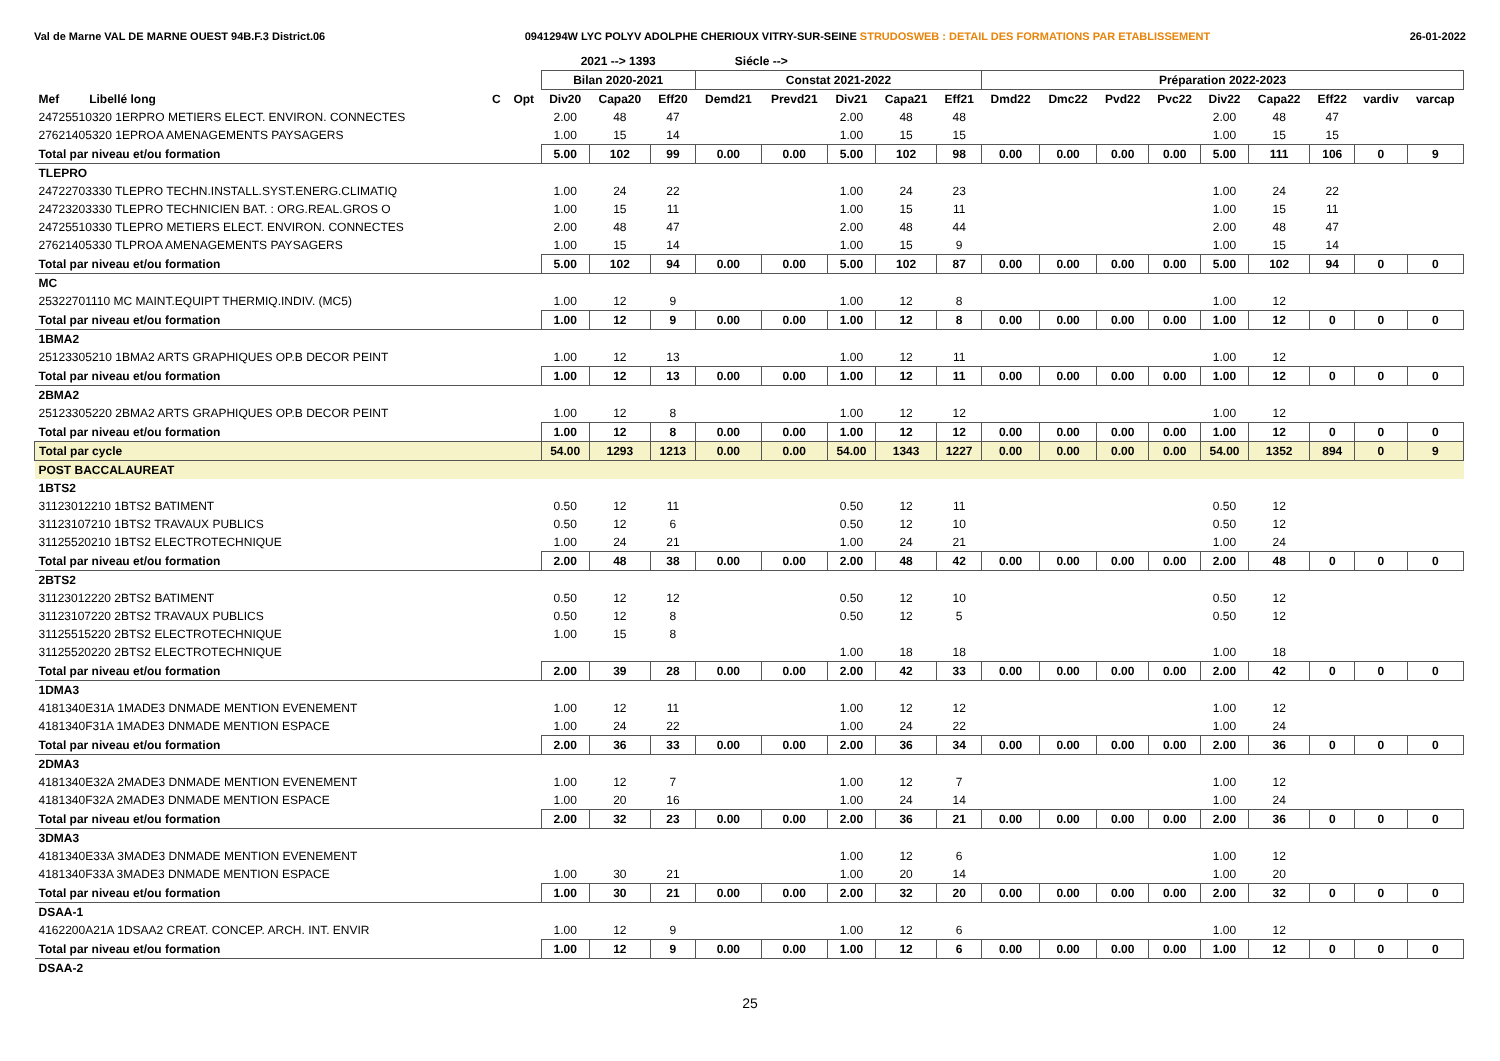Val de Marne VAL DE MARNE OUEST 94B.F.3 District.06 0941294W LYC POLYV ADOLPHE CHERIOUX VITRY-SUR-SEINE STRUDOSWEB : DETAIL DES FORMATIONS PAR ETABLISSEMENT 26-01-2022
| | | | 2021 --> 1393 | | | Siécle --> | | | | | | | | | | | | | |
| --- | --- | --- | --- | --- | --- | --- | --- | --- | --- | --- | --- | --- | --- | --- | --- | --- | --- | --- | --- |
| | | | Bilan 2020-2021 | | | Constat 2021-2022 | | | | | Préparation 2022-2023 | | | | | | | | |
| Mef Libellé long | C | Opt | Div20 | Capa20 | Eff20 | Demd21 | Prevd21 | Div21 | Capa21 | Eff21 | Dmd22 | Dmc22 | Pvd22 | Pvc22 | Div22 | Capa22 | Eff22 | vardiv | varcap |
| 24725510320 1ERPRO METIERS ELECT. ENVIRON. CONNECTES | | | 2.00 | 48 | 47 | | | 2.00 | 48 | 48 | | | | | 2.00 | 48 | 47 | | |
| 27621405320 1EPROA AMENAGEMENTS PAYSAGERS | | | 1.00 | 15 | 14 | | | 1.00 | 15 | 15 | | | | | 1.00 | 15 | 15 | | |
| Total par niveau et/ou formation | | | 5.00 | 102 | 99 | 0.00 | 0.00 | 5.00 | 102 | 98 | 0.00 | 0.00 | 0.00 | 0.00 | 5.00 | 111 | 106 | 0 | 9 |
| TLEPRO | | | | | | | | | | | | | | | | | | | |
| 24722703330 TLEPRO TECHN.INSTALL.SYST.ENERG.CLIMATIQ | | | 1.00 | 24 | 22 | | | 1.00 | 24 | 23 | | | | | 1.00 | 24 | 22 | | |
| 24723203330 TLEPRO TECHNICIEN BAT. : ORG.REAL.GROS O | | | 1.00 | 15 | 11 | | | 1.00 | 15 | 11 | | | | | 1.00 | 15 | 11 | | |
| 24725510330 TLEPRO METIERS ELECT. ENVIRON. CONNECTES | | | 2.00 | 48 | 47 | | | 2.00 | 48 | 44 | | | | | 2.00 | 48 | 47 | | |
| 27621405330 TLPROA AMENAGEMENTS PAYSAGERS | | | 1.00 | 15 | 14 | | | 1.00 | 15 | 9 | | | | | 1.00 | 15 | 14 | | |
| Total par niveau et/ou formation | | | 5.00 | 102 | 94 | 0.00 | 0.00 | 5.00 | 102 | 87 | 0.00 | 0.00 | 0.00 | 0.00 | 5.00 | 102 | 94 | 0 | 0 |
| MC | | | | | | | | | | | | | | | | | | | |
| 25322701110 MC MAINT.EQUIPT THERMIQ.INDIV. (MC5) | | | 1.00 | 12 | 9 | | | 1.00 | 12 | 8 | | | | | 1.00 | 12 | | | |
| Total par niveau et/ou formation | | | 1.00 | 12 | 9 | 0.00 | 0.00 | 1.00 | 12 | 8 | 0.00 | 0.00 | 0.00 | 0.00 | 1.00 | 12 | 0 | 0 | 0 |
| 1BMA2 | | | | | | | | | | | | | | | | | | | |
| 25123305210 1BMA2 ARTS GRAPHIQUES OP.B DECOR PEINT | | | 1.00 | 12 | 13 | | | 1.00 | 12 | 11 | | | | | 1.00 | 12 | | | |
| Total par niveau et/ou formation | | | 1.00 | 12 | 13 | 0.00 | 0.00 | 1.00 | 12 | 11 | 0.00 | 0.00 | 0.00 | 0.00 | 1.00 | 12 | 0 | 0 | 0 |
| 2BMA2 | | | | | | | | | | | | | | | | | | | |
| 25123305220 2BMA2 ARTS GRAPHIQUES OP.B DECOR PEINT | | | 1.00 | 12 | 8 | | | 1.00 | 12 | 12 | | | | | 1.00 | 12 | | | |
| Total par niveau et/ou formation | | | 1.00 | 12 | 8 | 0.00 | 0.00 | 1.00 | 12 | 12 | 0.00 | 0.00 | 0.00 | 0.00 | 1.00 | 12 | 0 | 0 | 0 |
| Total par cycle | | | 54.00 | 1293 | 1213 | 0.00 | 0.00 | 54.00 | 1343 | 1227 | 0.00 | 0.00 | 0.00 | 0.00 | 54.00 | 1352 | 894 | 0 | 9 |
| POST BACCALAUREAT | | | | | | | | | | | | | | | | | | | |
| 1BTS2 | | | | | | | | | | | | | | | | | | | |
| 31123012210 1BTS2 BATIMENT | | | 0.50 | 12 | 11 | | | 0.50 | 12 | 11 | | | | | 0.50 | 12 | | | |
| 31123107210 1BTS2 TRAVAUX PUBLICS | | | 0.50 | 12 | 6 | | | 0.50 | 12 | 10 | | | | | 0.50 | 12 | | | |
| 31125520210 1BTS2 ELECTROTECHNIQUE | | | 1.00 | 24 | 21 | | | 1.00 | 24 | 21 | | | | | 1.00 | 24 | | | |
| Total par niveau et/ou formation | | | 2.00 | 48 | 38 | 0.00 | 0.00 | 2.00 | 48 | 42 | 0.00 | 0.00 | 0.00 | 0.00 | 2.00 | 48 | 0 | 0 | 0 |
| 2BTS2 | | | | | | | | | | | | | | | | | | | |
| 31123012220 2BTS2 BATIMENT | | | 0.50 | 12 | 12 | | | 0.50 | 12 | 10 | | | | | 0.50 | 12 | | | |
| 31123107220 2BTS2 TRAVAUX PUBLICS | | | 0.50 | 12 | 8 | | | 0.50 | 12 | 5 | | | | | 0.50 | 12 | | | |
| 31125515220 2BTS2 ELECTROTECHNIQUE | | | 1.00 | 15 | 8 | | | | | | | | | | | | | | |
| 31125520220 2BTS2 ELECTROTECHNIQUE | | | | | | | | 1.00 | 18 | 18 | | | | | 1.00 | 18 | | | |
| Total par niveau et/ou formation | | | 2.00 | 39 | 28 | 0.00 | 0.00 | 2.00 | 42 | 33 | 0.00 | 0.00 | 0.00 | 0.00 | 2.00 | 42 | 0 | 0 | 0 |
| 1DMA3 | | | | | | | | | | | | | | | | | | | |
| 4181340E31A 1MADE3 DNMADE MENTION EVENEMENT | | | 1.00 | 12 | 11 | | | 1.00 | 12 | 12 | | | | | 1.00 | 12 | | | |
| 4181340F31A 1MADE3 DNMADE MENTION ESPACE | | | 1.00 | 24 | 22 | | | 1.00 | 24 | 22 | | | | | 1.00 | 24 | | | |
| Total par niveau et/ou formation | | | 2.00 | 36 | 33 | 0.00 | 0.00 | 2.00 | 36 | 34 | 0.00 | 0.00 | 0.00 | 0.00 | 2.00 | 36 | 0 | 0 | 0 |
| 2DMA3 | | | | | | | | | | | | | | | | | | | |
| 4181340E32A 2MADE3 DNMADE MENTION EVENEMENT | | | 1.00 | 12 | 7 | | | 1.00 | 12 | 7 | | | | | 1.00 | 12 | | | |
| 4181340F32A 2MADE3 DNMADE MENTION ESPACE | | | 1.00 | 20 | 16 | | | 1.00 | 24 | 14 | | | | | 1.00 | 24 | | | |
| Total par niveau et/ou formation | | | 2.00 | 32 | 23 | 0.00 | 0.00 | 2.00 | 36 | 21 | 0.00 | 0.00 | 0.00 | 0.00 | 2.00 | 36 | 0 | 0 | 0 |
| 3DMA3 | | | | | | | | | | | | | | | | | | | |
| 4181340E33A 3MADE3 DNMADE MENTION EVENEMENT | | | | | | | | 1.00 | 12 | 6 | | | | | 1.00 | 12 | | | |
| 4181340F33A 3MADE3 DNMADE MENTION ESPACE | | | 1.00 | 30 | 21 | | | 1.00 | 20 | 14 | | | | | 1.00 | 20 | | | |
| Total par niveau et/ou formation | | | 1.00 | 30 | 21 | 0.00 | 0.00 | 2.00 | 32 | 20 | 0.00 | 0.00 | 0.00 | 0.00 | 2.00 | 32 | 0 | 0 | 0 |
| DSAA-1 | | | | | | | | | | | | | | | | | | | |
| 4162200A21A 1DSAA2 CREAT. CONCEP. ARCH. INT. ENVIR | | | 1.00 | 12 | 9 | | | 1.00 | 12 | 6 | | | | | 1.00 | 12 | | | |
| Total par niveau et/ou formation | | | 1.00 | 12 | 9 | 0.00 | 0.00 | 1.00 | 12 | 6 | 0.00 | 0.00 | 0.00 | 0.00 | 1.00 | 12 | 0 | 0 | 0 |
| DSAA-2 | | | | | | | | | | | | | | | | | | | |
25